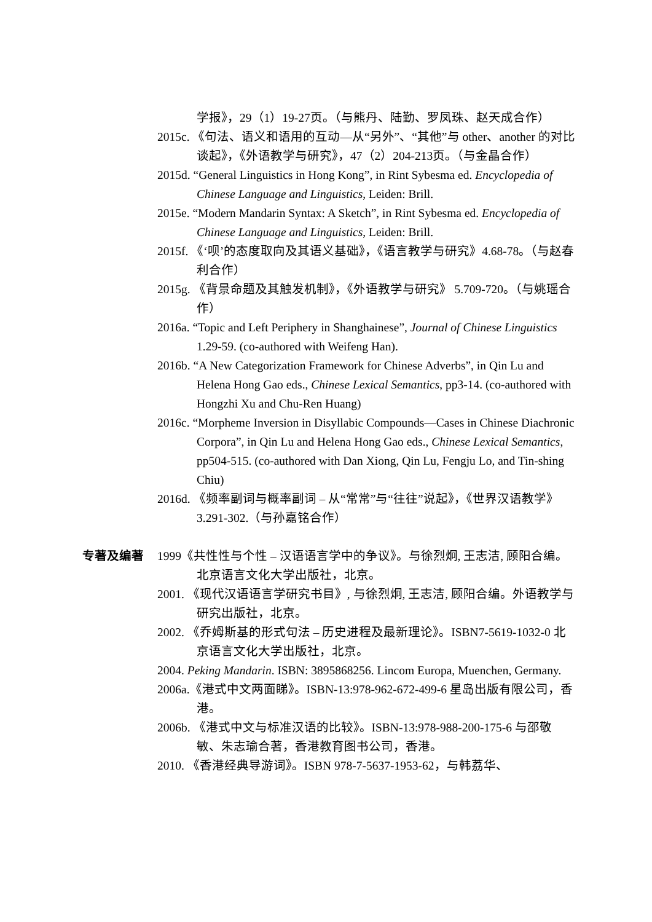学报》，29（1）19-27页。（与熊丹、陆勤、罗凤珠、赵天成合作）
2015c. 《句法、语义和语用的互动—从“另外”、“其他”与 other、another 的对比谈起》，《外语教学与研究》，47（2）204-213页。（与金晶合作）
2015d. “General Linguistics in Hong Kong”, in Rint Sybesma ed. Encyclopedia of Chinese Language and Linguistics, Leiden: Brill.
2015e. “Modern Mandarin Syntax: A Sketch”, in Rint Sybesma ed. Encyclopedia of Chinese Language and Linguistics, Leiden: Brill.
2015f. 《‘呗’的态度取向及其语义基础》，《语言教学与研究》4.68-78。（与赵春利合作）
2015g. 《背景命题及其触发机制》，《外语教学与研究》 5.709-720。（与姚瑶合作）
2016a. “Topic and Left Periphery in Shanghainese”, Journal of Chinese Linguistics 1.29-59. (co-authored with Weifeng Han).
2016b. “A New Categorization Framework for Chinese Adverbs”, in Qin Lu and Helena Hong Gao eds., Chinese Lexical Semantics, pp3-14. (co-authored with Hongzhi Xu and Chu-Ren Huang)
2016c. “Morpheme Inversion in Disyllabic Compounds—Cases in Chinese Diachronic Corpora”, in Qin Lu and Helena Hong Gao eds., Chinese Lexical Semantics, pp504-515. (co-authored with Dan Xiong, Qin Lu, Fengju Lo, and Tin-shing Chiu)
2016d. 《频率副词与概率副词 – 从“常常”与“往往”说起》，《世界汉语教学》3.291-302.（与孙嘉铭合作）
专著及编著 1999《共性性与个性 – 汉语语言学中的争议》。与徐烈炯, 王志洁, 顾阳合编。北京语言文化大学出版社，北京。
2001. 《现代汉语语言学研究书目》, 与徐烈炯, 王志洁, 顾阳合编。外语教学与研究出版社，北京。
2002. 《乔姆斯基的形式句法 – 历史进程及最新理论》。ISBN7-5619-1032-0 北京语言文化大学出版社，北京。
2004. Peking Mandarin. ISBN: 3895868256. Lincom Europa, Muenchen, Germany.
2006a.《港式中文两面睇》。ISBN-13:978-962-672-499-6 星岛出版有限公司，香港。
2006b. 《港式中文与标准汉语的比较》。ISBN-13:978-988-200-175-6 与邵敬敏、朱志瑜合著，香港教育图书公司，香港。
2010. 《香港经典导游词》。ISBN 978-7-5637-1953-62，与韩荔华、